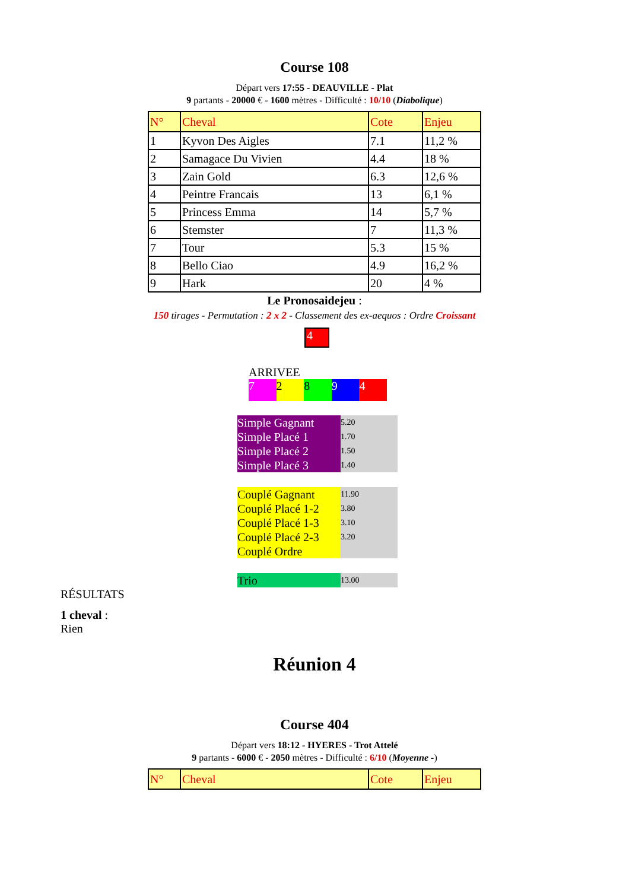Course 108
Départ vers 17:55 - DEAUVILLE - Plat
9 partants - 20000 € - 1600 mètres - Difficulté : 10/10 (Diabolique)
| N° | Cheval | Cote | Enjeu |
| 1 | Kyvon Des Aigles | 7.1 | 11,2 % |
| 2 | Samagace Du Vivien | 4.4 | 18 % |
| 3 | Zain Gold | 6.3 | 12,6 % |
| 4 | Peintre Francais | 13 | 6,1 % |
| 5 | Princess Emma | 14 | 5,7 % |
| 6 | Stemster | 7 | 11,3 % |
| 7 | Tour | 5.3 | 15 % |
| 8 | Bello Ciao | 4.9 | 16,2 % |
| 9 | Hark | 20 | 4 % |
Le Pronosaidejeu :
150 tirages - Permutation : 2 x 2 - Classement des ex-aequos : Ordre Croissant
4
ARRIVEE
7 2 8 9 4
| Simple Gagnant | 5.20 |
| Simple Placé 1 | 1.70 |
| Simple Placé 2 | 1.50 |
| Simple Placé 3 | 1.40 |
| Couplé Gagnant | 11.90 |
| Couplé Placé 1-2 | 3.80 |
| Couplé Placé 1-3 | 3.10 |
| Couplé Placé 2-3 | 3.20 |
| Couplé Ordre | |
| Trio | 13.00 |
RÉSULTATS
1 cheval :
Rien
Réunion 4
Course 404
Départ vers 18:12 - HYERES - Trot Attelé
9 partants - 6000 € - 2050 mètres - Difficulté : 6/10 (Moyenne -)
| N° | Cheval | Cote | Enjeu |